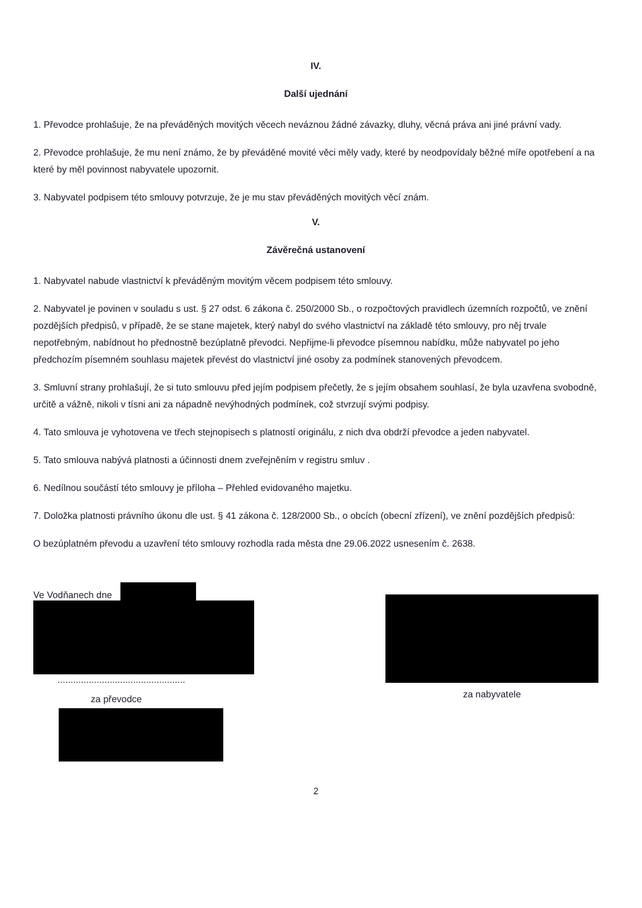IV.
Další ujednání
1. Převodce prohlašuje, že na převáděných movitých věcech neváznou žádné závazky, dluhy, věcná práva ani jiné právní vady.
2. Převodce prohlašuje, že mu není známo, že by převáděné movité věci měly vady, které by neodpovídaly běžné míře opotřebení a na které by měl povinnost nabyvatele upozornit.
3. Nabyvatel podpisem této smlouvy potvrzuje, že je mu stav převáděných movitých věcí znám.
V.
Závěrečná ustanovení
1. Nabyvatel nabude vlastnictví k převáděným movitým věcem podpisem této smlouvy.
2. Nabyvatel je povinen v souladu s ust. § 27 odst. 6 zákona č. 250/2000 Sb., o rozpočtových pravidlech územních rozpočtů, ve znění pozdějších předpisů, v případě, že se stane majetek, který nabyl do svého vlastnictví na základě této smlouvy, pro něj trvale nepotřebným, nabídnout ho přednostně bezúplatně převodci. Nepřijme-li převodce písemnou nabídku, může nabyvatel po jeho předchozím písemném souhlasu majetek převést do vlastnictví jiné osoby za podmínek stanovených převodcem.
3. Smluvní strany prohlašují, že si tuto smlouvu před jejím podpisem přečetly, že s jejím obsahem souhlasí, že byla uzavřena svobodně, určitě a vážně, nikoli v tísni ani za nápadně nevýhodných podmínek, což stvrzují svými podpisy.
4. Tato smlouva je vyhotovena ve třech stejnopisech s platností originálu, z nich dva obdrží převodce a jeden nabyvatel.
5. Tato smlouva nabývá platnosti a účinnosti dnem zveřejněním v registru smluv .
6. Nedílnou součástí této smlouvy je příloha – Přehled evidovaného majetku.
7. Doložka platnosti právního úkonu dle ust. § 41 zákona č. 128/2000 Sb., o obcích (obecní zřízení), ve znění pozdějších předpisů:
O bezúplatném převodu a uzavření této smlouvy rozhodla rada města dne 29.06.2022 usnesením č. 2638.
Ve Vodňanech dne
.................................................
za převodce
za nabyvatele
2